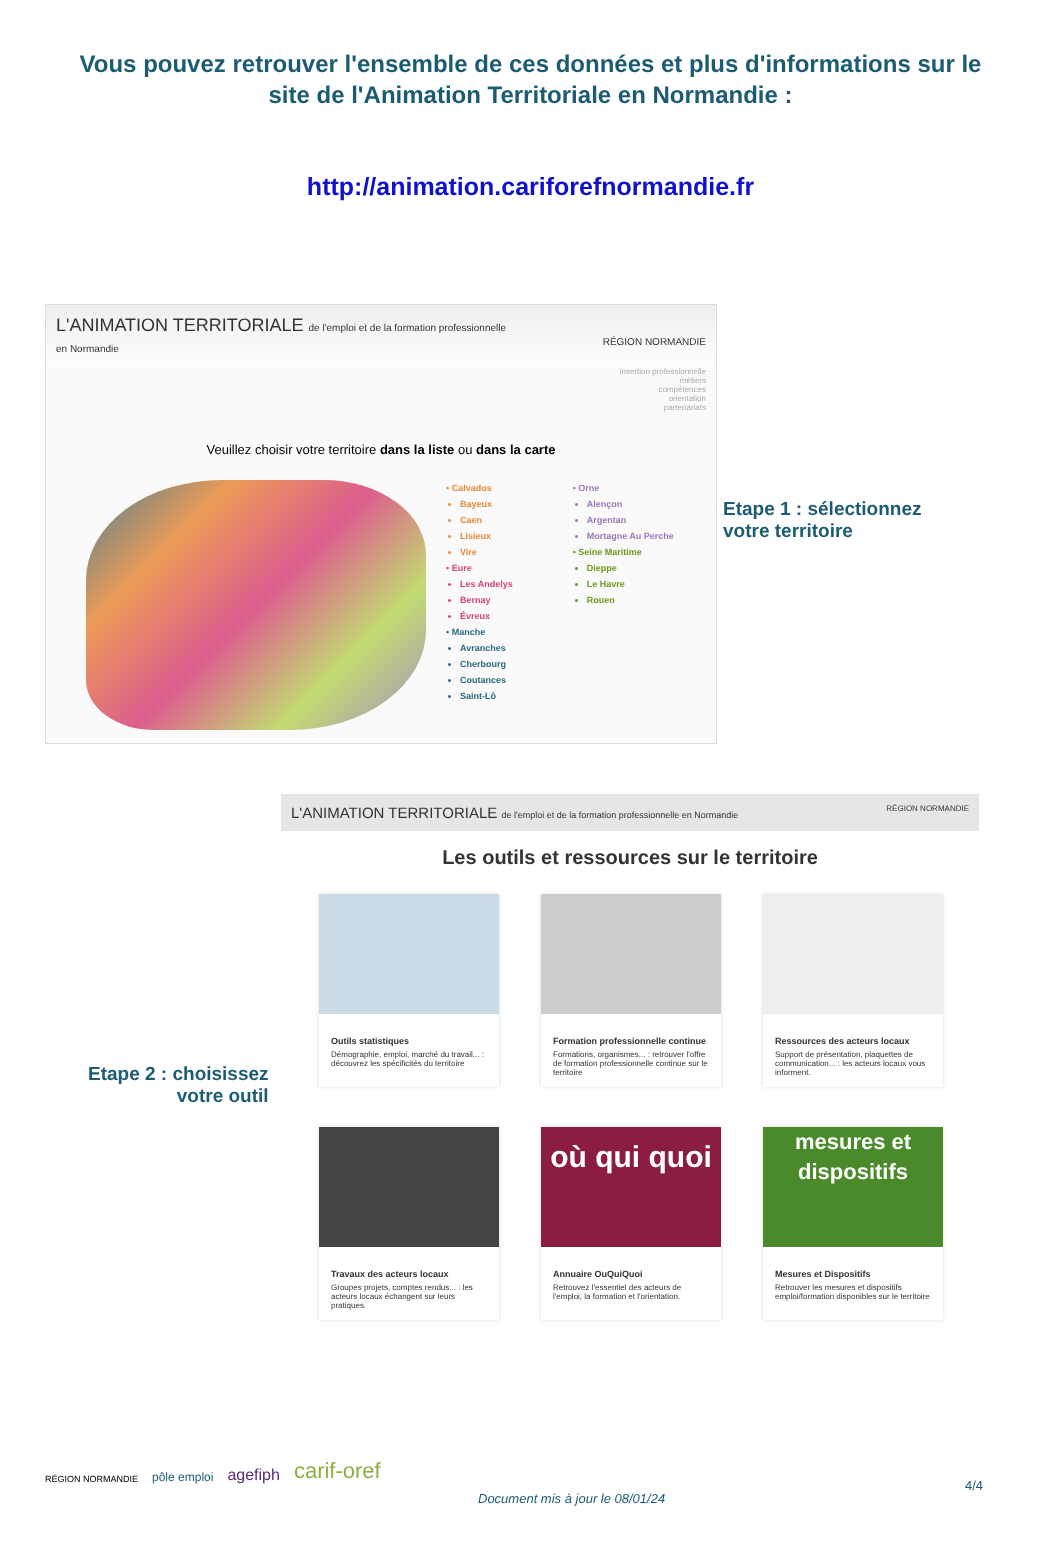Vous pouvez retrouver l'ensemble de ces données et plus d'informations sur le site de l'Animation Territoriale en Normandie :
http://animation.cariforefnormandie.fr
L'ANIMATION TERRITORIALE de l'emploi et de la formation professionnelle
en Normandie RÉGION NORMANDIE
insertion professionnelle
métiers
compétences
orientation
partenariats
Veuillez choisir votre territoire dans la liste ou dans la carte
• Calvados
Bayeux
Caen
Lisieux
Vire
• Eure
Les Andelys
Bernay
Évreux
• Manche
Avranches
Cherbourg
Coutances
Saint-Lô
• Orne
Alençon
Argentan
Mortagne Au Perche
• Seine Maritime
Dieppe
Le Havre
Rouen
Etape 1 : sélectionnez
votre territoire
L'ANIMATION TERRITORIALE de l'emploi et de la formation professionnelle en Normandie RÉGION NORMANDIE
Les outils et ressources sur le territoire
Outils statistiques
Démographie, emploi, marché du travail... : découvrez les spécificités du territoire
Formation professionnelle continue
Formations, organismes... : retrouver l'offre de formation professionnelle continue sur le territoire
Ressources des acteurs locaux
Support de présentation, plaquettes de communication... : les acteurs locaux vous informent.
Travaux des acteurs locaux
Groupes projets, comptes rendus... : les acteurs locaux échangent sur leurs pratiques.
où qui quoi
Annuaire OuQuiQuoi
Retrouvez l'essentiel des acteurs de l'emploi, la formation et l'orientation.
mesures et dispositifs
Mesures et Dispositifs
Retrouver les mesures et dispositifs emploi/formation disponibles sur le territoire
Etape 2 : choisissez
votre outil
RÉGION NORMANDIE pôle emploi agefiph carif-oref
Document mis à jour le 08/01/24
4/4